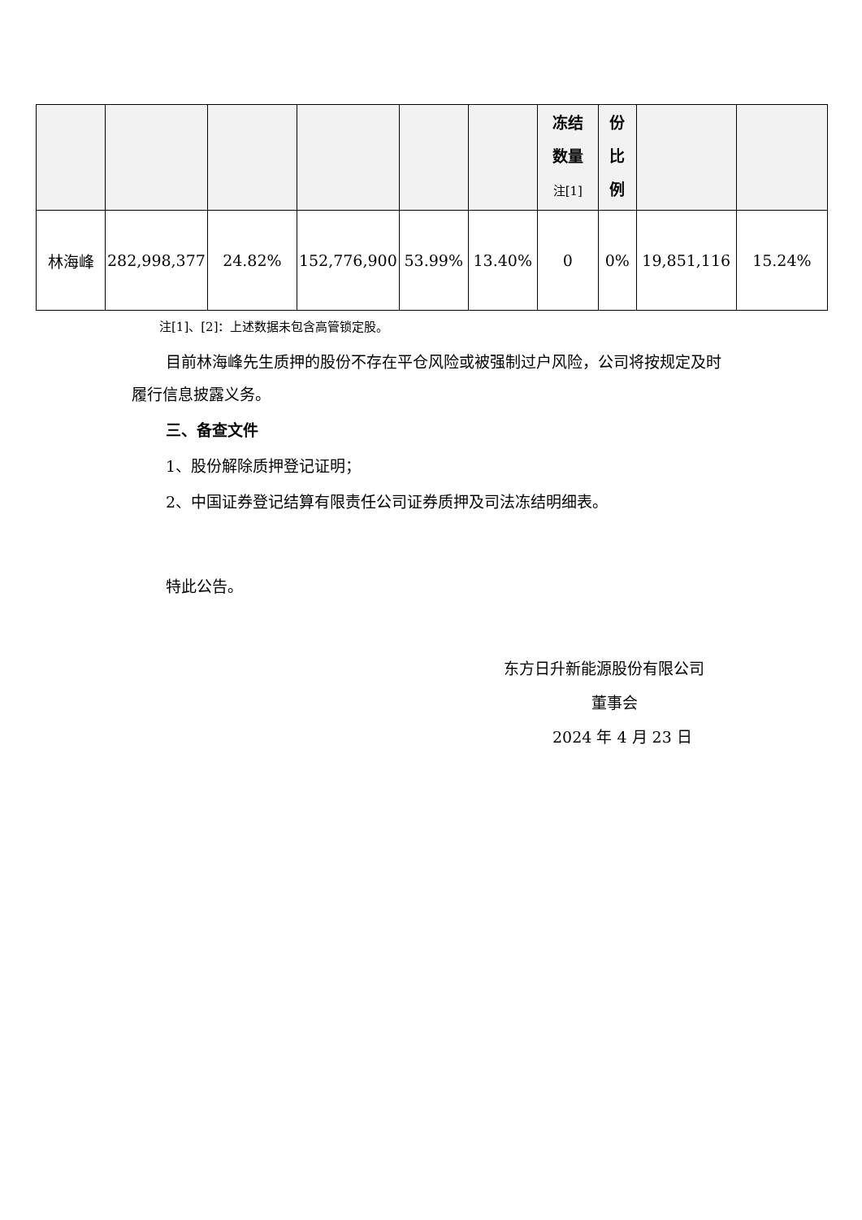| | | | | | | 冻结 数量 注[1] | 份 比 例 | | |
| --- | --- | --- | --- | --- | --- | --- | --- | --- | --- |
| 林海峰 | 282,998,377 | 24.82% | 152,776,900 | 53.99% | 13.40% | 0 | 0% | 19,851,116 | 15.24% |
注[1]、[2]：上述数据未包含高管锁定股。
目前林海峰先生质押的股份不存在平仓风险或被强制过户风险，公司将按规定及时履行信息披露义务。
三、备查文件
1、股份解除质押登记证明；
2、中国证券登记结算有限责任公司证券质押及司法冻结明细表。
特此公告。
东方日升新能源股份有限公司
董事会
2024 年 4 月 23 日